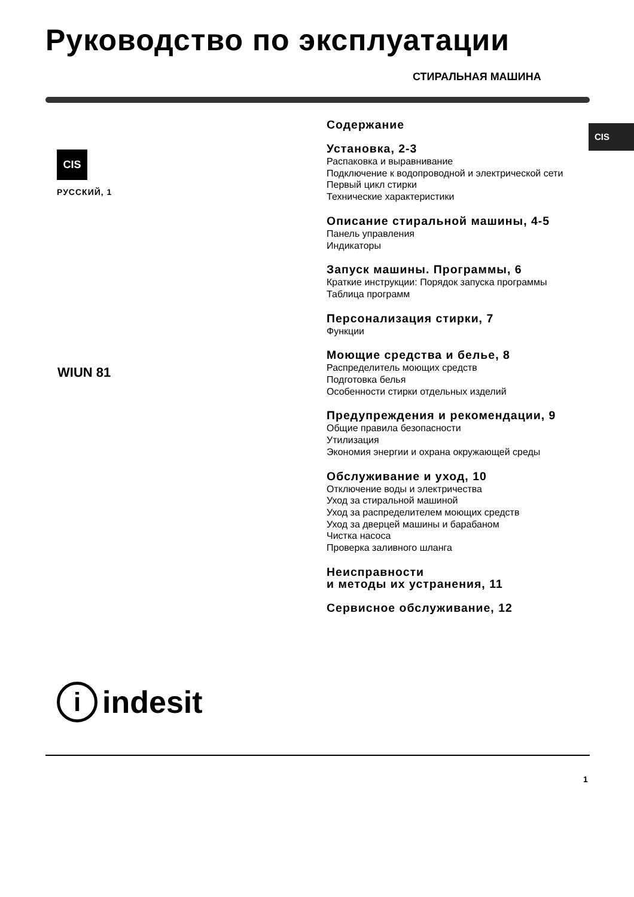Руководство по эксплуатации
СТИРАЛЬНАЯ МАШИНА
CIS
CIS
РУССКИЙ, 1
WIUN 81
Содержание
Установка, 2-3
Распаковка и выравнивание
Подключение к водопроводной и электрической сети
Первый цикл стирки
Технические характеристики
Описание стиральной машины, 4-5
Панель управления
Индикаторы
Запуск машины. Программы, 6
Краткие инструкции: Порядок запуска программы
Таблица программ
Персонализация стирки, 7
Функции
Моющие средства и белье, 8
Распределитель моющих средств
Подготовка белья
Особенности стирки отдельных изделий
Предупреждения и рекомендации, 9
Общие правила безопасности
Утилизация
Экономия энергии и охрана окружающей среды
Обслуживание и уход, 10
Отключение воды и электричества
Уход за стиральной машиной
Уход за распределителем моющих средств
Уход за дверцей машины и барабаном
Чистка насоса
Проверка заливного шланга
Неисправности
и методы их устранения, 11
Сервисное обслуживание, 12
i
indesit
1